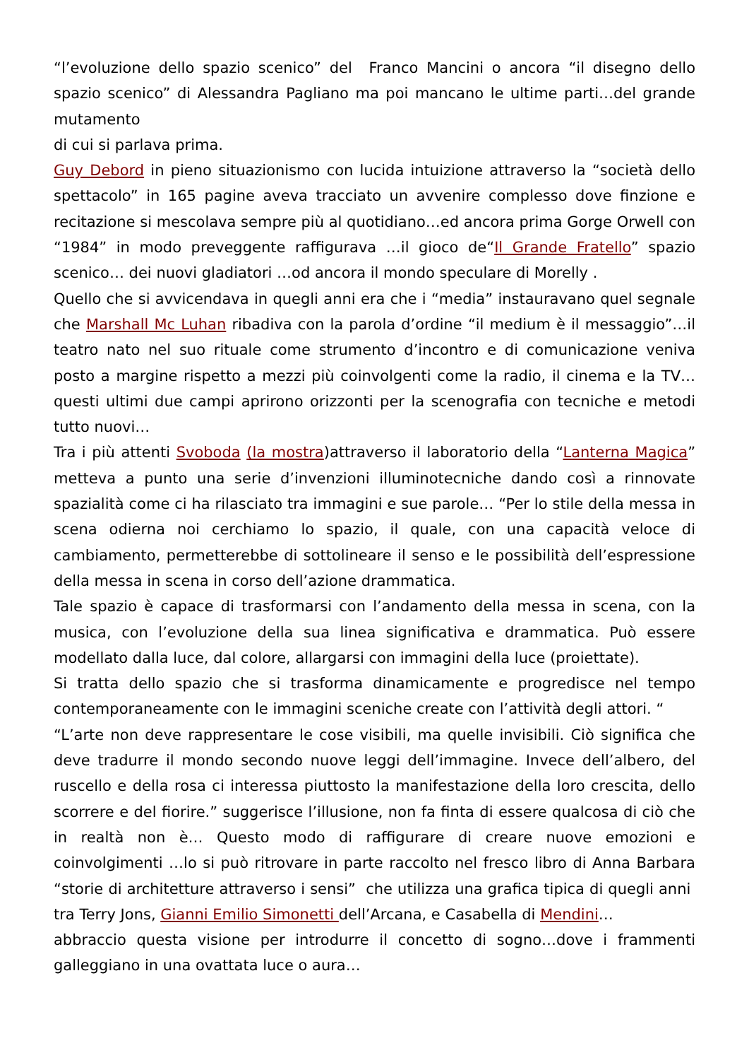“l’evoluzione dello spazio scenico” del Franco Mancini o ancora “il disegno dello spazio scenico” di Alessandra Pagliano ma poi mancano le ultime parti…del grande mutamento
di cui si parlava prima.
Guy Debord in pieno situazionismo con lucida intuizione attraverso la “società dello spettacolo” in 165 pagine aveva tracciato un avvenire complesso dove finzione e recitazione si mescolava sempre più al quotidiano…ed ancora prima Gorge Orwell con “1984” in modo preveggente raffigurava …il gioco de“Il Grande Fratello” spazio scenico… dei nuovi gladiatori …od ancora il mondo speculare di Morelly .
Quello che si avvicendava in quegli anni era che i “media” instauravano quel segnale che Marshall Mc Luhan ribadiva con la parola d’ordine “il medium è il messaggio”…il teatro nato nel suo rituale come strumento d’incontro e di comunicazione veniva posto a margine rispetto a mezzi più coinvolgenti come la radio, il cinema e la TV…questi ultimi due campi aprirono orizzonti per la scenografia con tecniche e metodi tutto nuovi…
Tra i più attenti Svoboda (la mostra)attraverso il laboratorio della “Lanterna Magica” metteva a punto una serie d’invenzioni illuminotecniche dando così a rinnovate spazialità come ci ha rilasciato tra immagini e sue parole… “Per lo stile della messa in scena odierna noi cerchiamo lo spazio, il quale, con una capacità veloce di cambiamento, permetterebbe di sottolineare il senso e le possibilità dell’espressione della messa in scena in corso dell’azione drammatica.
Tale spazio è capace di trasformarsi con l’andamento della messa in scena, con la musica, con l’evoluzione della sua linea significativa e drammatica. Può essere modellato dalla luce, dal colore, allargarsi con immagini della luce (proiettate).
Si tratta dello spazio che si trasforma dinamicamente e progredisce nel tempo contemporaneamente con le immagini sceniche create con l’attività degli attori. “
“L’arte non deve rappresentare le cose visibili, ma quelle invisibili. Ciò significa che deve tradurre il mondo secondo nuove leggi dell’immagine. Invece dell’albero, del ruscello e della rosa ci interessa piuttosto la manifestazione della loro crescita, dello scorrere e del fiorire.” suggerisce l’illusione, non fa finta di essere qualcosa di ciò che in realtà non è… Questo modo di raffigurare di creare nuove emozioni e coinvolgimenti …lo si può ritrovare in parte raccolto nel fresco libro di Anna Barbara “storie di architetture attraverso i sensi” che utilizza una grafica tipica di quegli anni tra Terry Jons, Gianni Emilio Simonetti dell’Arcana, e Casabella di Mendini…
abbraccio questa visione per introdurre il concetto di sogno…dove i frammenti galleggiano in una ovattata luce o aura…